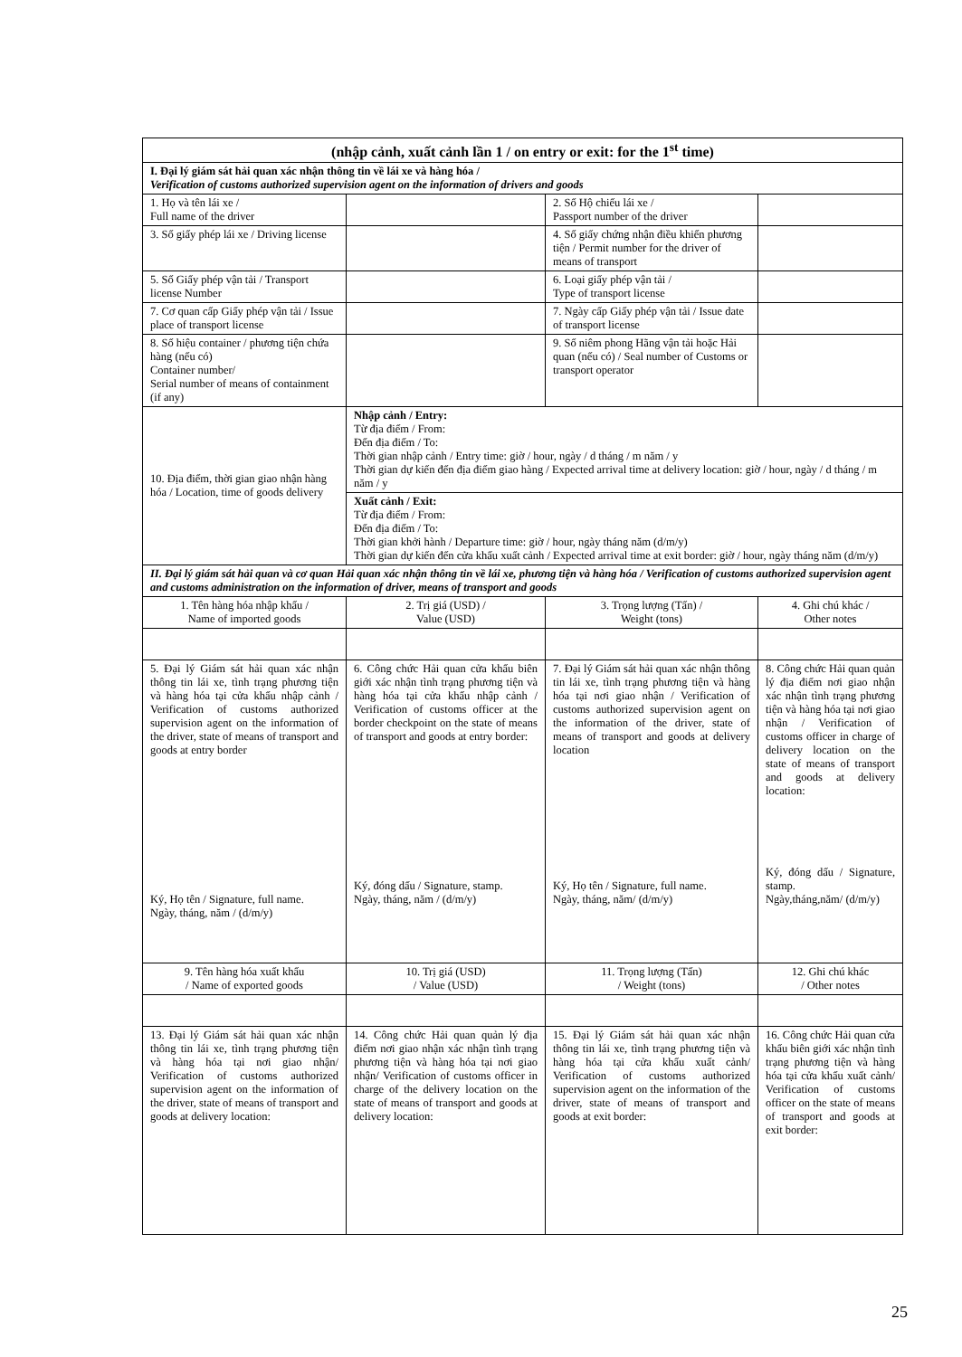| (nhập cảnh, xuất cảnh lần 1 / on entry or exit: for the 1<sup>st</sup> time) | | | |
| I. Đại lý giám sát hải quan xác nhận thông tin về lái xe và hàng hóa / Verification of customs authorized supervision agent on the information of drivers and goods | | | |
| 1. Họ và tên lái xe / Full name of the driver | | 2. Số Hộ chiếu lái xe / Passport number of the driver | |
| 3. Số giấy phép lái xe / Driving license | | 4. Số giấy chứng nhận điều khiển phương tiện / Permit number for the driver of means of transport | |
| 5. Số Giấy phép vận tải / Transport license Number | | 6. Loại giấy phép vận tải / Type of transport license | |
| 7. Cơ quan cấp Giấy phép vận tải / Issue place of transport license | | 7. Ngày cấp Giấy phép vận tải / Issue date of transport license | |
| 8. Số hiệu container / phương tiện chứa hàng (nếu có) Container number/ Serial number of means of containment (if any) | | 9. Số niêm phong Hãng vận tải hoặc Hải quan (nếu có) / Seal number of Customs or transport operator | |
| 10. Địa điểm, thời gian giao nhận hàng hóa / Location, time of goods delivery | Nhập cảnh / Entry: Từ địa điểm / From: Đến địa điểm / To: Thời gian nhập cảnh / Entry time: giờ / hour, ngày / d tháng / m năm / y Thời gian dự kiến đến địa điểm giao hàng / Expected arrival time at delivery location: giờ / hour, ngày / d tháng / m năm / y | | |
| | Xuất cảnh / Exit: Từ địa điểm / From: Đến địa điểm / To: Thời gian khởi hành / Departure time: giờ / hour, ngày tháng năm (d/m/y) Thời gian dự kiến đến cửa khẩu xuất cảnh / Expected arrival time at exit border: giờ / hour, ngày tháng năm (d/m/y) | | |
| II. Đại lý giám sát hải quan và cơ quan Hải quan xác nhận thông tin về lái xe, phương tiện và hàng hóa / Verification of customs authorized supervision agent and customs administration on the information of driver, means of transport and goods | | | |
| 1. Tên hàng hóa nhập khẩu / Name of imported goods | 2. Trị giá (USD) / Value (USD) | 3. Trọng lượng (Tấn) / Weight (tons) | 4. Ghi chú khác / Other notes |
| 5. Đại lý Giám sát hải quan xác nhận thông tin lái xe, tình trạng phương tiện và hàng hóa tại cửa khẩu nhập cảnh / Verification of customs authorized supervision agent on the information of the driver, state of means of transport and goods at entry border Ký, Họ tên / Signature, full name. Ngày, tháng, năm / (d/m/y) | 6. Công chức Hải quan cửa khẩu biên giới xác nhận tình trạng phương tiện và hàng hóa tại cửa khẩu nhập cảnh / Verification of customs officer at the border checkpoint on the state of means of transport and goods at entry border: Ký, đóng dấu / Signature, stamp. Ngày, tháng, năm / (d/m/y) | 7. Đại lý Giám sát hải quan xác nhận thông tin lái xe, tình trạng phương tiện và hàng hóa tại nơi giao nhận / Verification of customs authorized supervision agent on the information of the driver, state of means of transport and goods at delivery location Ký, Họ tên / Signature, full name. Ngày, tháng, năm/ (d/m/y) | 8. Công chức Hải quan quản lý địa điểm nơi giao nhận xác nhận tình trạng phương tiện và hàng hóa tại nơi giao nhận / Verification of customs officer in charge of delivery location on the state of means of transport and goods at delivery location: Ký, đóng dấu / Signature, stamp. Ngày,tháng,năm/ (d/m/y) |
| 9. Tên hàng hóa xuất khẩu / Name of exported goods | 10. Trị giá (USD) / Value (USD) | 11. Trọng lượng (Tấn) / Weight (tons) | 12. Ghi chú khác / Other notes |
| 13. Đại lý Giám sát hải quan xác nhận thông tin lái xe, tình trạng phương tiện và hàng hóa tại nơi giao nhận/ Verification of customs authorized supervision agent on the information of the driver, state of means of transport and goods at delivery location: | 14. Công chức Hải quan quản lý địa điểm nơi giao nhận xác nhận tình trạng phương tiện và hàng hóa tại nơi giao nhận/ Verification of customs officer in charge of the delivery location on the state of means of transport and goods at delivery location: | 15. Đại lý Giám sát hải quan xác nhận thông tin lái xe, tình trạng phương tiện và hàng hóa tại cửa khẩu xuất cảnh/ Verification of customs authorized supervision agent on the information of the driver, state of means of transport and goods at exit border: | 16. Công chức Hải quan cửa khẩu biên giới xác nhận tình trạng phương tiện và hàng hóa tại cửa khẩu xuất cảnh/ Verification of customs officer on the state of means of transport and goods at exit border: |
25